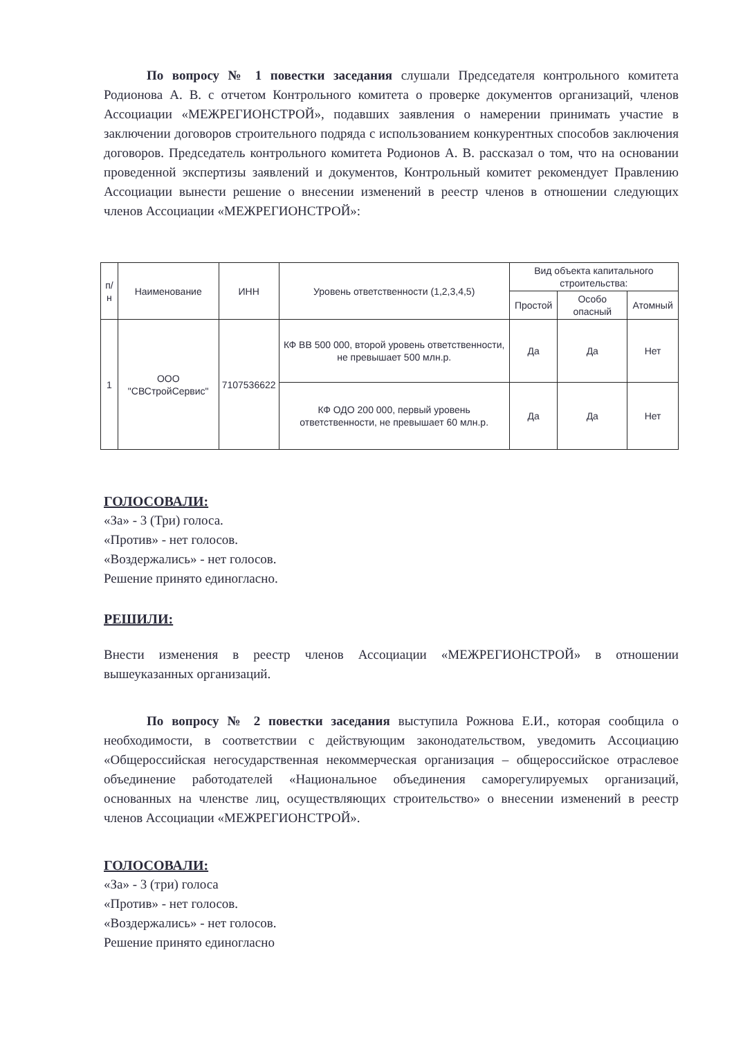По вопросу № 1 повестки заседания слушали Председателя контрольного комитета Родионова А. В. с отчетом Контрольного комитета о проверке документов организаций, членов Ассоциации «МЕЖРЕГИОНСТРОЙ», подавших заявления о намерении принимать участие в заключении договоров строительного подряда с использованием конкурентных способов заключения договоров. Председатель контрольного комитета Родионов А. В. рассказал о том, что на основании проведенной экспертизы заявлений и документов, Контрольный комитет рекомендует Правлению Ассоциации вынести решение о внесении изменений в реестр членов в отношении следующих членов Ассоциации «МЕЖРЕГИОНСТРОЙ»:
| п/н | Наименование | ИНН | Уровень ответственности (1,2,3,4,5) | Вид объекта капитального строительства: | | |
| --- | --- | --- | --- | --- | --- | --- |
| | | | | Простой | Особо опасный | Атомный |
| 1 | ООО "СВСтройСервис" | 7107536622 | КФ ВВ 500 000, второй уровень ответственности, не превышает 500 млн.р. | Да | Да | Нет |
| | | | КФ ОДО 200 000, первый уровень ответственности, не превышает 60 млн.р. | Да | Да | Нет |
ГОЛОСОВАЛИ:
«За» - 3 (Три) голоса.
«Против» - нет голосов.
«Воздержались» - нет голосов.
Решение принято единогласно.
РЕШИЛИ:
Внести изменения в реестр членов Ассоциации «МЕЖРЕГИОНСТРОЙ» в отношении вышеуказанных организаций.
По вопросу № 2 повестки заседания выступила Рожнова Е.И., которая сообщила о необходимости, в соответствии с действующим законодательством, уведомить Ассоциацию «Общероссийская негосударственная некоммерческая организация – общероссийское отраслевое объединение работодателей «Национальное объединения саморегулируемых организаций, основанных на членстве лиц, осуществляющих строительство» о внесении изменений в реестр членов Ассоциации «МЕЖРЕГИОНСТРОЙ».
ГОЛОСОВАЛИ:
«За» - 3 (три) голоса
«Против» - нет голосов.
«Воздержались» - нет голосов.
Решение принято единогласно